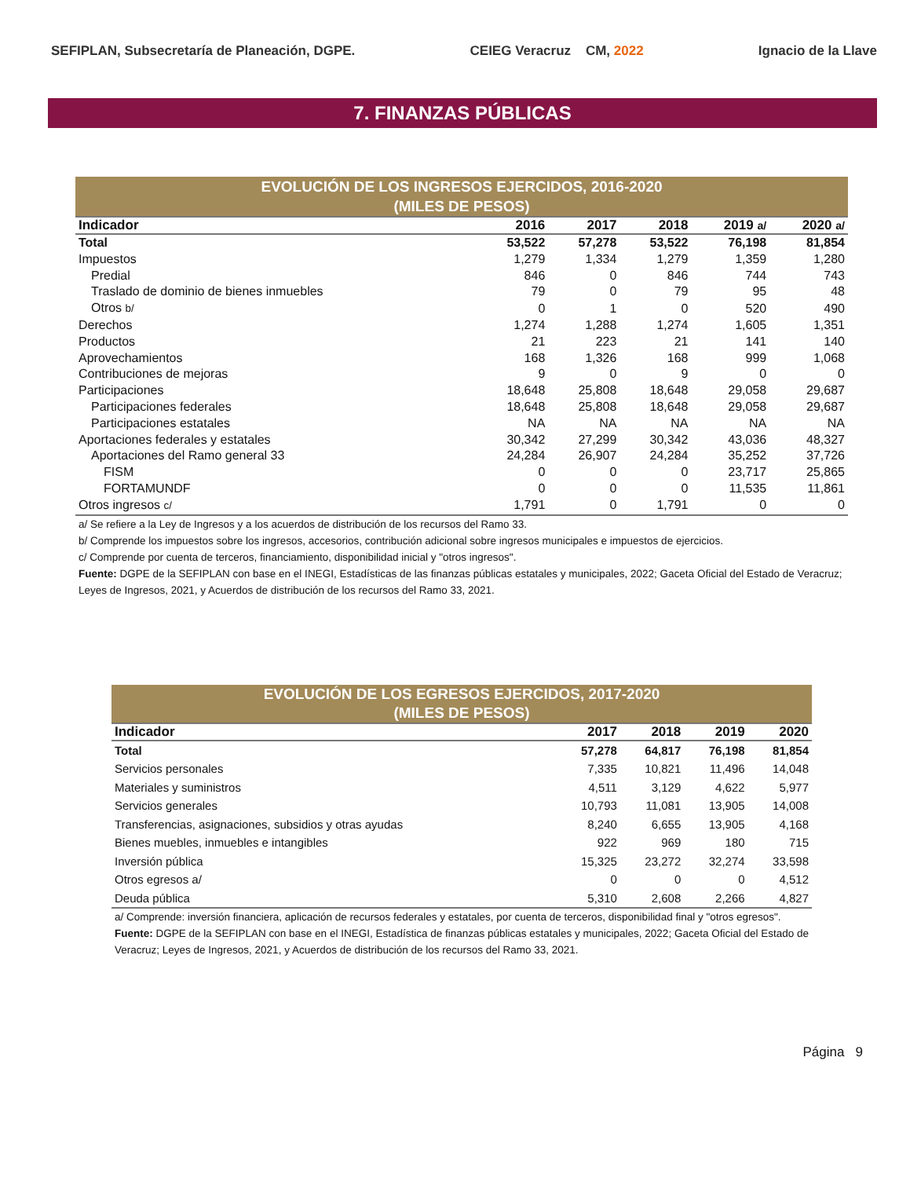SEFIPLAN, Subsecretaría de Planeación, DGPE. CEIEG Veracruz CM, 2022 Ignacio de la Llave
7. FINANZAS PÚBLICAS
| EVOLUCIÓN DE LOS INGRESOS EJERCIDOS, 2016-2020 (MILES DE PESOS) | | | | | |
| Indicador | 2016 | 2017 | 2018 | 2019 a/ | 2020 a/ |
| Total | 53,522 | 57,278 | 53,522 | 76,198 | 81,854 |
| Impuestos | 1,279 | 1,334 | 1,279 | 1,359 | 1,280 |
| Predial | 846 | 0 | 846 | 744 | 743 |
| Traslado de dominio de bienes inmuebles | 79 | 0 | 79 | 95 | 48 |
| Otros b/ | 0 | 1 | 0 | 520 | 490 |
| Derechos | 1,274 | 1,288 | 1,274 | 1,605 | 1,351 |
| Productos | 21 | 223 | 21 | 141 | 140 |
| Aprovechamientos | 168 | 1,326 | 168 | 999 | 1,068 |
| Contribuciones de mejoras | 9 | 0 | 9 | 0 | 0 |
| Participaciones | 18,648 | 25,808 | 18,648 | 29,058 | 29,687 |
| Participaciones federales | 18,648 | 25,808 | 18,648 | 29,058 | 29,687 |
| Participaciones estatales | NA | NA | NA | NA | NA |
| Aportaciones federales y estatales | 30,342 | 27,299 | 30,342 | 43,036 | 48,327 |
| Aportaciones del Ramo general 33 | 24,284 | 26,907 | 24,284 | 35,252 | 37,726 |
| FISM | 0 | 0 | 0 | 23,717 | 25,865 |
| FORTAMUNDF | 0 | 0 | 0 | 11,535 | 11,861 |
| Otros ingresos c/ | 1,791 | 0 | 1,791 | 0 | 0 |
a/ Se refiere a la Ley de Ingresos y a los acuerdos de distribución de los recursos del Ramo 33.
b/ Comprende los impuestos sobre los ingresos, accesorios, contribución adicional sobre ingresos municipales e impuestos de ejercicios.
c/ Comprende por cuenta de terceros, financiamiento, disponibilidad inicial y "otros ingresos".
Fuente: DGPE de la SEFIPLAN con base en el INEGI, Estadísticas de las finanzas públicas estatales y municipales, 2022; Gaceta Oficial del Estado de Veracruz; Leyes de Ingresos, 2021, y Acuerdos de distribución de los recursos del Ramo 33, 2021.
| EVOLUCIÓN DE LOS EGRESOS EJERCIDOS, 2017-2020 (MILES DE PESOS) | | | | |
| Indicador | 2017 | 2018 | 2019 | 2020 |
| Total | 57,278 | 64,817 | 76,198 | 81,854 |
| Servicios personales | 7,335 | 10,821 | 11,496 | 14,048 |
| Materiales y suministros | 4,511 | 3,129 | 4,622 | 5,977 |
| Servicios generales | 10,793 | 11,081 | 13,905 | 14,008 |
| Transferencias, asignaciones, subsidios y otras ayudas | 8,240 | 6,655 | 13,905 | 4,168 |
| Bienes muebles, inmuebles e intangibles | 922 | 969 | 180 | 715 |
| Inversión pública | 15,325 | 23,272 | 32,274 | 33,598 |
| Otros egresos a/ | 0 | 0 | 0 | 4,512 |
| Deuda pública | 5,310 | 2,608 | 2,266 | 4,827 |
a/ Comprende: inversión financiera, aplicación de recursos federales y estatales, por cuenta de terceros, disponibilidad final y "otros egresos".
Fuente: DGPE de la SEFIPLAN con base en el INEGI, Estadística de finanzas públicas estatales y municipales, 2022; Gaceta Oficial del Estado de Veracruz; Leyes de Ingresos, 2021, y Acuerdos de distribución de los recursos del Ramo 33, 2021.
Página 9